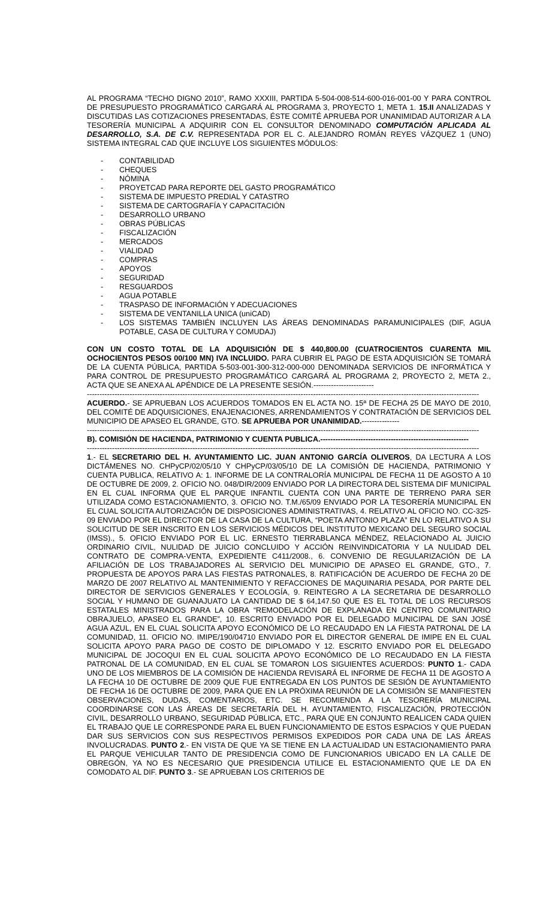AL PROGRAMA “TECHO DIGNO 2010”, RAMO XXXIII, PARTIDA 5-504-008-514-600-016-001-00 Y PARA CONTROL DE PRESUPUESTO PROGRAMÁTICO CARGARÁ AL PROGRAMA 3, PROYECTO 1, META 1. 15.II ANALIZADAS Y DISCUTIDAS LAS COTIZACIONES PRESENTADAS, ÉSTE COMITÉ APRUEBA POR UNANIMIDAD AUTORIZAR A LA TESORERÍA MUNICIPAL A ADQUIRIR CON EL CONSULTOR DENOMINADO COMPUTACIÓN APLICADA AL DESARROLLO, S.A. DE C.V. REPRESENTADA POR EL C. ALEJANDRO ROMÁN REYES VÁZQUEZ 1 (UNO) SISTEMA INTEGRAL CAD QUE INCLUYE LOS SIGUIENTES MÓDULOS:
- CONTABILIDAD
- CHEQUES
- NÓMINA
- PROYETCAD PARA REPORTE DEL GASTO PROGRAMÁTICO
- SISTEMA DE IMPUESTO PREDIAL Y CATASTRO
- SISTEMA DE CARTOGRAFÍA Y CAPACITACIÓN
- DESARROLLO URBANO
- OBRAS PÚBLICAS
- FISCALIZACIÓN
- MERCADOS
- VIALIDAD
- COMPRAS
- APOYOS
- SEGURIDAD
- RESGUARDOS
- AGUA POTABLE
- TRASPASO DE INFORMACIÓN Y ADECUACIONES
- SISTEMA DE VENTANILLA UNICA (uniCAD)
- LOS SISTEMAS TAMBIÉN INCLUYEN LAS ÁREAS DENOMINADAS PARAMUNICIPALES (DIF, AGUA POTABLE, CASA DE CULTURA Y COMUDAJ)
CON UN COSTO TOTAL DE LA ADQUISICIÓN DE $ 440,800.00 (CUATROCIENTOS CUARENTA MIL OCHOCIENTOS PESOS 00/100 MN) IVA INCLUIDO. PARA CUBRIR EL PAGO DE ESTA ADQUISICIÓN SE TOMARÁ DE LA CUENTA PÚBLICA, PARTIDA 5-503-001-300-312-000-000 DENOMINADA SERVICIOS DE INFORMÁTICA Y PARA CONTROL DE PRESUPUESTO PROGRAMÁTICO CARGARÁ AL PROGRAMA 2, PROYECTO 2, META 2., ACTA QUE SE ANEXA AL APÉNDICE DE LA PRESENTE SESIÓN.------------------------
------------------------------------------------------------------------------------------------------------------------------------------------------------
ACUERDO.- SE APRUEBAN LOS ACUERDOS TOMADOS EN EL ACTA NO. 15ª DE FECHA 25 DE MAYO DE 2010, DEL COMITÉ DE ADQUISICIONES, ENAJENACIONES, ARRENDAMIENTOS Y CONTRATACIÓN DE SERVICIOS DEL MUNICIPIO DE APASEO EL GRANDE, GTO. SE APRUEBA POR UNANIMIDAD.---------------
------------------------------------------------------------------------------------------------------------------------------------------------------------
B). COMISIÓN DE HACIENDA, PATRIMONIO Y CUENTA PUBLICA.-----------------------------------------------------------
------------------------------------------------------------------------------------------------------------------------------------------------------------
1.- EL SECRETARIO DEL H. AYUNTAMIENTO LIC. JUAN ANTONIO GARCÍA OLIVEROS, DA LECTURA A LOS DICTÁMENES NO. CHPyCP/02/05/10 Y CHPyCP/03/05/10 DE LA COMISIÓN DE HACIENDA, PATRIMONIO Y CUENTA PUBLICA, RELATIVO A: 1. INFORME DE LA CONTRALORÍA MUNICIPAL DE FECHA 11 DE AGOSTO A 10 DE OCTUBRE DE 2009, 2. OFICIO NO. 048/DIR/2009 ENVIADO POR LA DIRECTORA DEL SISTEMA DIF MUNICIPAL EN EL CUAL INFORMA QUE EL PARQUE INFANTIL CUENTA CON UNA PARTE DE TERRENO PARA SER UTILIZADA COMO ESTACIONAMIENTO, 3. OFICIO NO. T.M./65/09 ENVIADO POR LA TESORERÍA MUNICIPAL EN EL CUAL SOLICITA AUTORIZACIÓN DE DISPOSICIONES ADMINISTRATIVAS, 4. RELATIVO AL OFICIO NO. CC-325-09 ENVIADO POR EL DIRECTOR DE LA CASA DE LA CULTURA, “POETA ANTONIO PLAZA” EN LO RELATIVO A SU SOLICITUD DE SER INSCRITO EN LOS SERVICIOS MÉDICOS DEL INSTITUTO MEXICANO DEL SEGURO SOCIAL (IMSS)., 5. OFICIO ENVIADO POR EL LIC. ERNESTO TIERRABLANCA MÉNDEZ, RELACIONADO AL JUICIO ORDINARIO CIVIL, NULIDAD DE JUICIO CONCLUIDO Y ACCIÓN REINVINDICATORIA Y LA NULIDAD DEL CONTRATO DE COMPRA-VENTA, EXPEDIENTE C411/2008., 6. CONVENIO DE REGULARIZACIÓN DE LA AFILIACIÓN DE LOS TRABAJADORES AL SERVICIO DEL MUNICIPIO DE APASEO EL GRANDE, GTO., 7. PROPUESTA DE APOYOS PARA LAS FIESTAS PATRONALES, 8. RATIFICACIÓN DE ACUERDO DE FECHA 20 DE MARZO DE 2007 RELATIVO AL MANTENIMIENTO Y REFACCIONES DE MAQUINARIA PESADA, POR PARTE DEL DIRECTOR DE SERVICIOS GENERALES Y ECOLOGÍA, 9. REINTEGRO A LA SECRETARIA DE DESARROLLO SOCIAL Y HUMANO DE GUANAJUATO LA CANTIDAD DE $ 64,147.50 QUE ES EL TOTAL DE LOS RECURSOS ESTATALES MINISTRADOS PARA LA OBRA “REMODELACIÓN DE EXPLANADA EN CENTRO COMUNITARIO OBRAJUELO, APASEO EL GRANDE”, 10. ESCRITO ENVIADO POR EL DELEGADO MUNICIPAL DE SAN JOSÉ AGUA AZUL, EN EL CUAL SOLICITA APOYO ECONÓMICO DE LO RECAUDADO EN LA FIESTA PATRONAL DE LA COMUNIDAD, 11. OFICIO NO. IMIPE/190/04710 ENVIADO POR EL DIRECTOR GENERAL DE IMIPE EN EL CUAL SOLICITA APOYO PARA PAGO DE COSTO DE DIPLOMADO Y 12. ESCRITO ENVIADO POR EL DELEGADO MUNICIPAL DE JOCOQUI EN EL CUAL SOLICITA APOYO ECONÓMICO DE LO RECAUDADO EN LA FIESTA PATRONAL DE LA COMUNIDAD, EN EL CUAL SE TOMARON LOS SIGUIENTES ACUERDOS: PUNTO 1.- CADA UNO DE LOS MIEMBROS DE LA COMISIÓN DE HACIENDA REVISARÁ EL INFORME DE FECHA 11 DE AGOSTO A LA FECHA 10 DE OCTUBRE DE 2009 QUE FUE ENTREGADA EN LOS PUNTOS DE SESIÓN DE AYUNTAMIENTO DE FECHA 16 DE OCTUBRE DE 2009, PARA QUE EN LA PRÓXIMA REUNIÓN DE LA COMISIÓN SE MANIFIESTEN OBSERVACIONES, DUDAS, COMENTARIOS, ETC. SE RECOMIENDA A LA TESORERÍA MUNICIPAL COORDINARSE CON LAS ÁREAS DE SECRETARÍA DEL H. AYUNTAMIENTO, FISCALIZACIÓN, PROTECCIÓN CIVIL, DESARROLLO URBANO, SEGURIDAD PÚBLICA, ETC., PARA QUE EN CONJUNTO REALICEN CADA QUIEN EL TRABAJO QUE LE CORRESPONDE PARA EL BUEN FUNCIONAMIENTO DE ESTOS ESPACIOS Y QUE PUEDAN DAR SUS SERVICIOS CON SUS RESPECTIVOS PERMISOS EXPEDIDOS POR CADA UNA DE LAS ÁREAS INVOLUCRADAS. PUNTO 2.- EN VISTA DE QUE YA SE TIENE EN LA ACTUALIDAD UN ESTACIONAMIENTO PARA EL PARQUE VEHICULAR TANTO DE PRESIDENCIA COMO DE FUNCIONARIOS UBICADO EN LA CALLE DE OBREGÓN, YA NO ES NECESARIO QUE PRESIDENCIA UTILICE EL ESTACIONAMIENTO QUE LE DA EN COMODATO AL DIF. PUNTO 3.- SE APRUEBAN LOS CRITERIOS DE